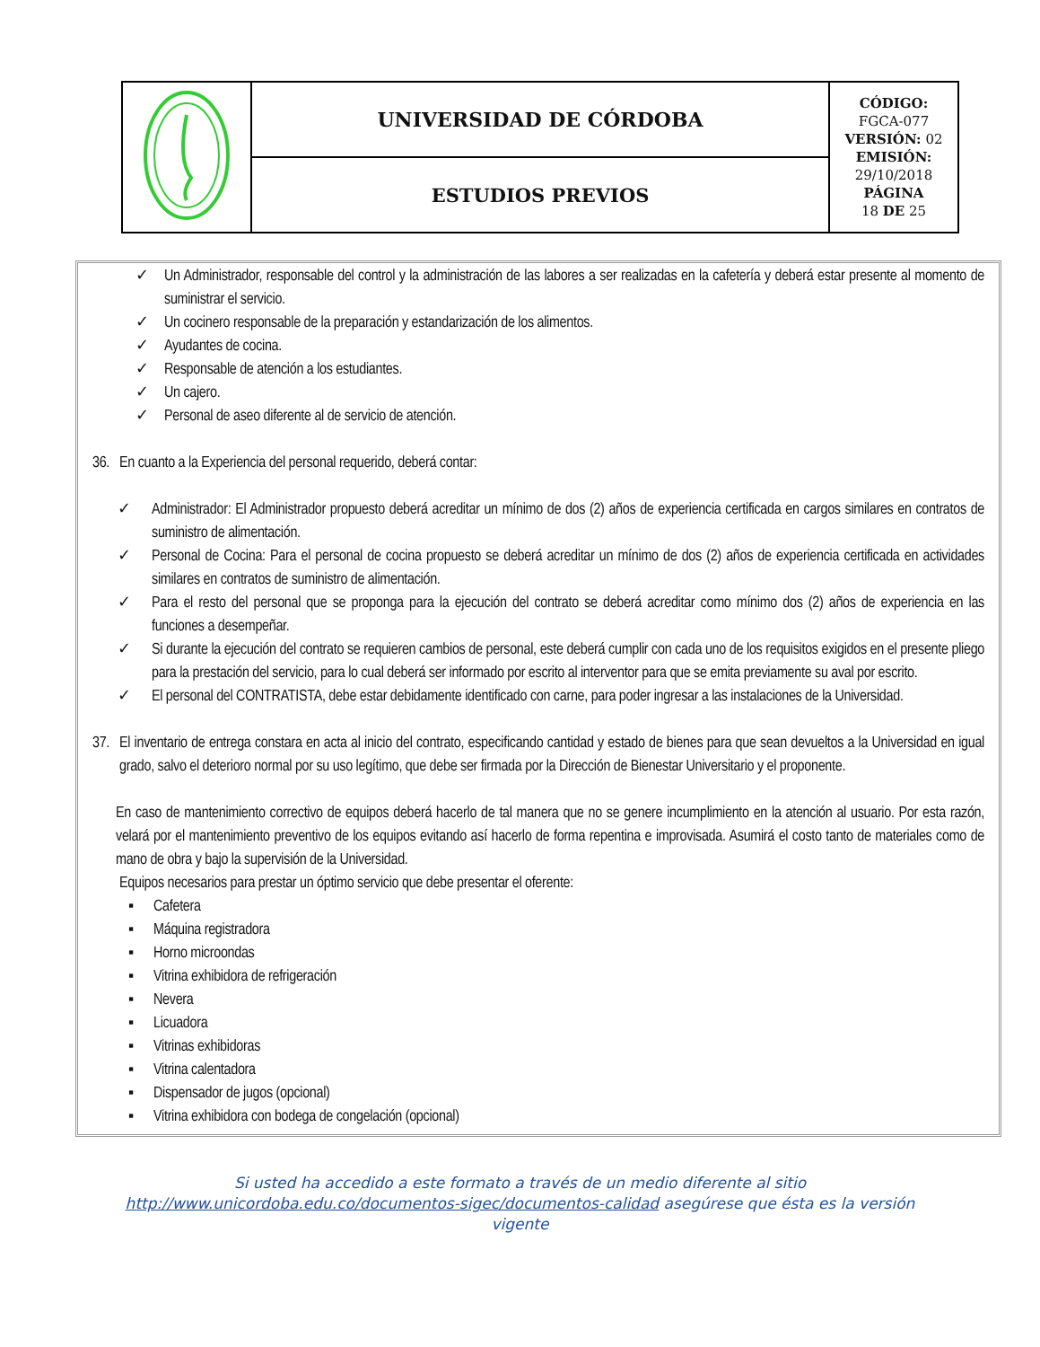| | UNIVERSIDAD DE CÓRDOBA | CÓDIGO: FGCA-077 VERSIÓN: 02 EMISIÓN: 29/10/2018 PÁGINA 18 DE 25 |
| | ESTUDIOS PREVIOS | |
✓ Un Administrador, responsable del control y la administración de las labores a ser realizadas en la cafetería y deberá estar presente al momento de suministrar el servicio.
✓ Un cocinero responsable de la preparación y estandarización de los alimentos.
✓ Ayudantes de cocina.
✓ Responsable de atención a los estudiantes.
✓ Un cajero.
✓ Personal de aseo diferente al de servicio de atención.
36.
En cuanto a la Experiencia del personal requerido, deberá contar:
✓ Administrador: El Administrador propuesto deberá acreditar un mínimo de dos (2) años de experiencia certificada en cargos similares en contratos de suministro de alimentación.
✓ Personal de Cocina: Para el personal de cocina propuesto se deberá acreditar un mínimo de dos (2) años de experiencia certificada en actividades similares en contratos de suministro de alimentación.
✓ Para el resto del personal que se proponga para la ejecución del contrato se deberá acreditar como mínimo dos (2) años de experiencia en las funciones a desempeñar.
✓ Si durante la ejecución del contrato se requieren cambios de personal, este deberá cumplir con cada uno de los requisitos exigidos en el presente pliego para la prestación del servicio, para lo cual deberá ser informado por escrito al interventor para que se emita previamente su aval por escrito.
✓ El personal del CONTRATISTA, debe estar debidamente identificado con carne, para poder ingresar a las instalaciones de la Universidad.
37.
El inventario de entrega constara en acta al inicio del contrato, especificando cantidad y estado de bienes para que sean devueltos a la Universidad en igual grado, salvo el deterioro normal por su uso legítimo, que debe ser firmada por la Dirección de Bienestar Universitario y el proponente.
En caso de mantenimiento correctivo de equipos deberá hacerlo de tal manera que no se genere incumplimiento en la atención al usuario. Por esta razón, velará por el mantenimiento preventivo de los equipos evitando así hacerlo de forma repentina e improvisada. Asumirá el costo tanto de materiales como de mano de obra y bajo la supervisión de la Universidad.
Equipos necesarios para prestar un óptimo servicio que debe presentar el oferente:
▪ Cafetera
▪ Máquina registradora
▪ Horno microondas
▪ Vitrina exhibidora de refrigeración
▪ Nevera
▪ Licuadora
▪ Vitrinas exhibidoras
▪ Vitrina calentadora
▪ Dispensador de jugos (opcional)
▪ Vitrina exhibidora con bodega de congelación (opcional)
Si usted ha accedido a este formato a través de un medio diferente al sitio
http://www.unicordoba.edu.co/documentos-sigec/documentos-calidad asegúrese que ésta es la versión
vigente